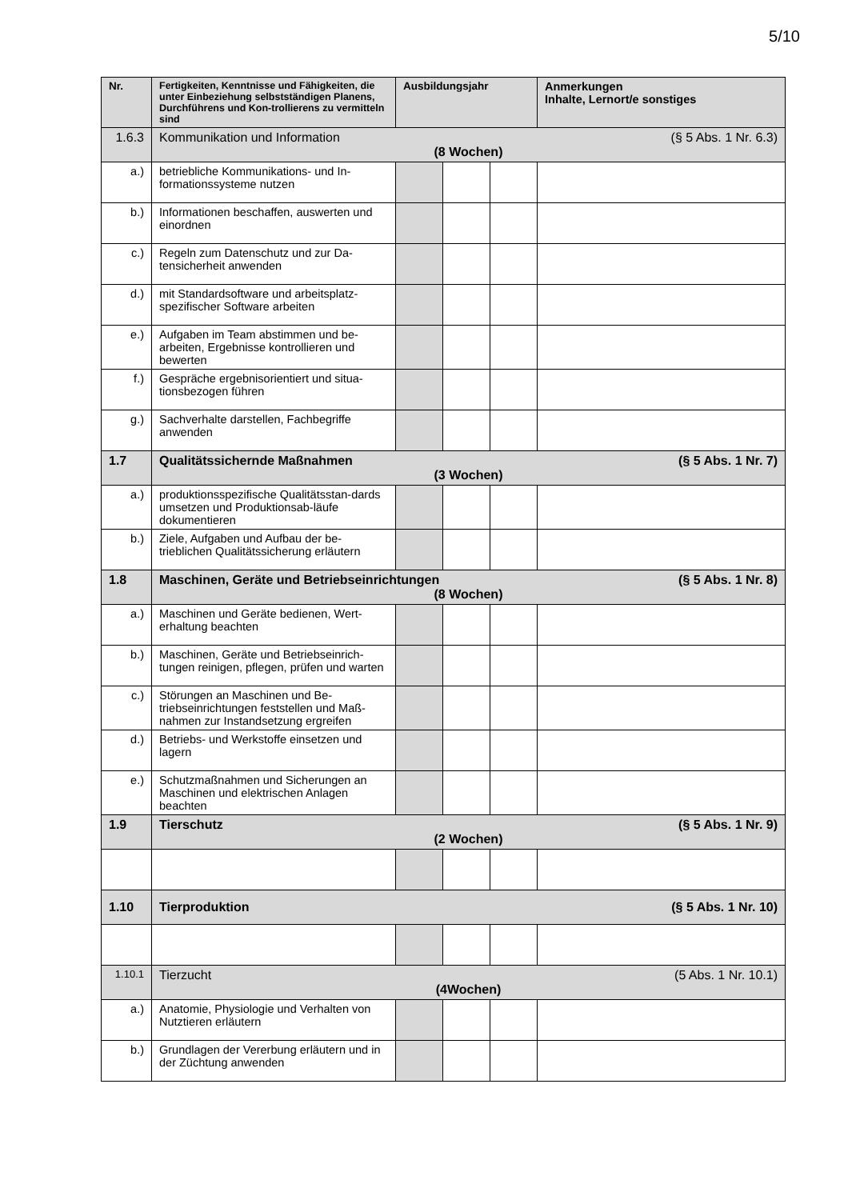5/10
| Nr. | Fertigkeiten, Kenntnisse und Fähigkeiten, die unter Einbeziehung selbstständigen Planens, Durchführens und Kon-trollierens zu vermitteln sind | Ausbildungsjahr | | | Anmerkungen Inhalte, Lernort/e sonstiges |
| --- | --- | --- | --- | --- | --- |
| 1.6.3 | Kommunikation und Information (§ 5 Abs. 1 Nr. 6.3) (8 Wochen) | | | | |
| a.) | betriebliche Kommunikations- und In-formationssysteme nutzen | | | | |
| b.) | Informationen beschaffen, auswerten und einordnen | | | | |
| c.) | Regeln zum Datenschutz und zur Da-tensicherheit anwenden | | | | |
| d.) | mit Standardsoftware und arbeitsplatz-spezifischer Software arbeiten | | | | |
| e.) | Aufgaben im Team abstimmen und be-arbeiten, Ergebnisse kontrollieren und bewerten | | | | |
| f.) | Gespräche ergebnisorientiert und situa-tionsbezogen führen | | | | |
| g.) | Sachverhalte darstellen, Fachbegriffe anwenden | | | | |
| 1.7 | Qualitätssichernde Maßnahmen (§ 5 Abs. 1 Nr. 7) (3 Wochen) | | | | |
| a.) | produktionsspezifische Qualitätsstan-dards umsetzen und Produktionsab-läufe dokumentieren | | | | |
| b.) | Ziele, Aufgaben und Aufbau der be-trieblichen Qualitätssicherung erläutern | | | | |
| 1.8 | Maschinen, Geräte und Betriebseinrichtungen (§ 5 Abs. 1 Nr. 8) (8 Wochen) | | | | |
| a.) | Maschinen und Geräte bedienen, Wert-erhaltung beachten | | | | |
| b.) | Maschinen, Geräte und Betriebseinrich-tungen reinigen, pflegen, prüfen und warten | | | | |
| c.) | Störungen an Maschinen und Be-triebseinrichtungen feststellen und Maß-nahmen zur Instandsetzung ergreifen | | | | |
| d.) | Betriebs- und Werkstoffe einsetzen und lagern | | | | |
| e.) | Schutzmaßnahmen und Sicherungen an Maschinen und elektrischen Anlagen beachten | | | | |
| 1.9 | Tierschutz (§ 5 Abs. 1 Nr. 9) (2 Wochen) | | | | |
| 1.10 | Tierproduktion (§ 5 Abs. 1 Nr. 10) | | | | |
| 1.10.1 | Tierzucht (5 Abs. 1 Nr. 10.1) (4Wochen) | | | | |
| a.) | Anatomie, Physiologie und Verhalten von Nutztieren erläutern | | | | |
| b.) | Grundlagen der Vererbung erläutern und in der Züchtung anwenden | | | | |